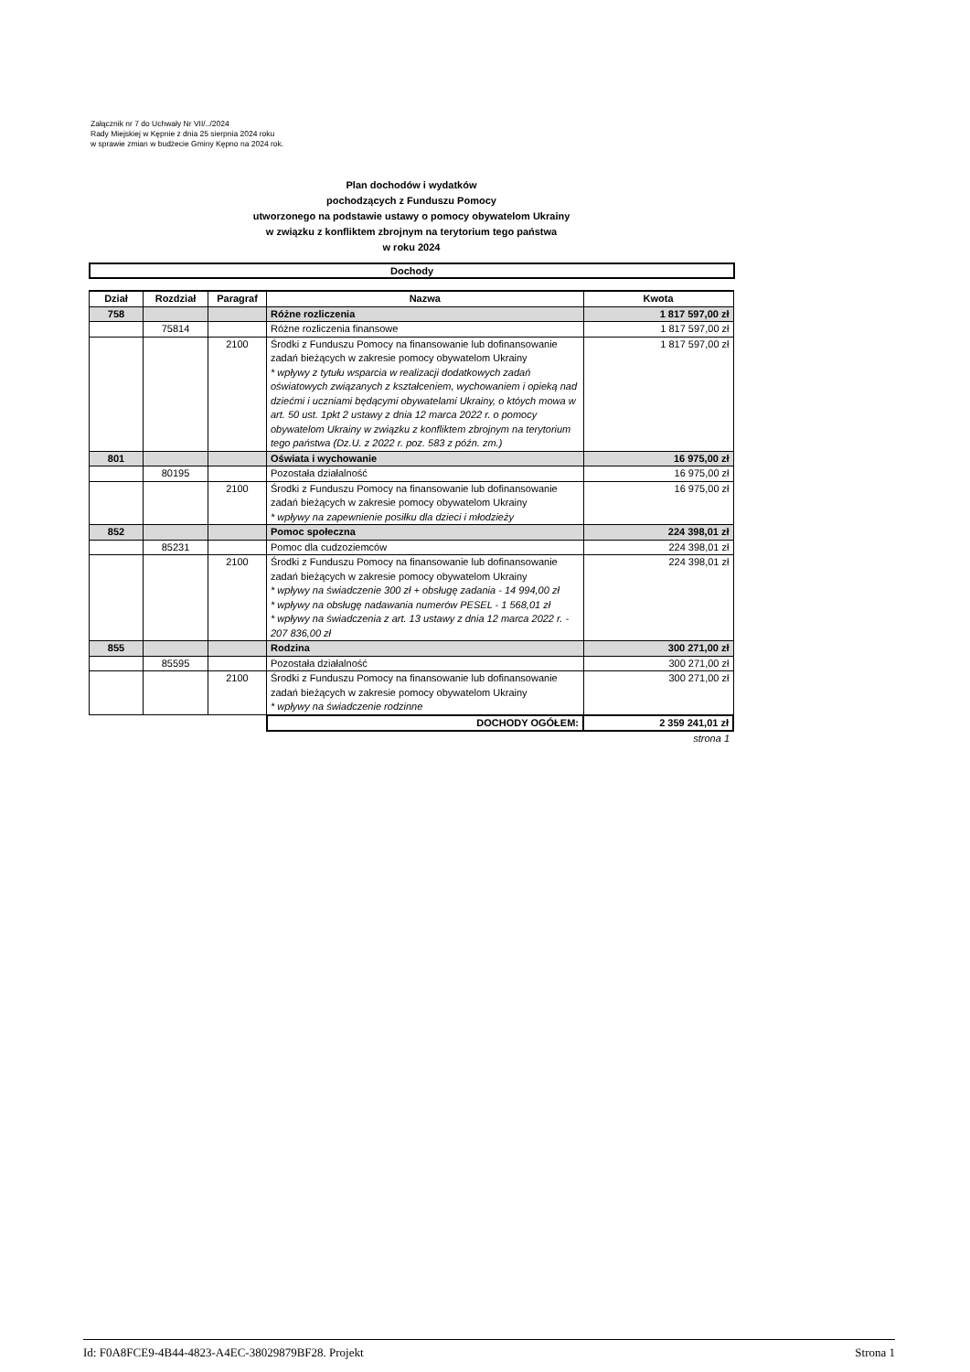Załącznik nr 7 do Uchwały Nr VII/../2024
Rady Miejskiej w Kępnie z dnia 25 sierpnia 2024 roku
w sprawie zmian w budżecie Gminy Kępno na 2024 rok.
Plan dochodów i wydatków
pochodzących z Funduszu Pomocy
utworzonego na podstawie ustawy o pomocy obywatelom Ukrainy
w związku z konfliktem zbrojnym na terytorium tego państwa
w roku 2024
Dochody
| Dział | Rozdział | Paragraf | Nazwa | Kwota |
| --- | --- | --- | --- | --- |
| 758 | | | Różne rozliczenia | 1 817 597,00 zł |
| | 75814 | | Różne rozliczenia finansowe | 1 817 597,00 zł |
| | | 2100 | Środki z Funduszu Pomocy na finansowanie lub dofinansowanie zadań bieżących w zakresie pomocy obywatelom Ukrainy * wpływy z tytułu wsparcia w realizacji dodatkowych zadań oświatowych związanych z kształceniem, wychowaniem i opieką nad dziećmi i uczniami będącymi obywatelami Ukrainy, o któych mowa w art. 50 ust. 1pkt 2 ustawy z dnia 12 marca 2022 r. o pomocy obywatelom Ukrainy w związku z konfliktem zbrojnym na terytorium tego państwa (Dz.U. z 2022 r. poz. 583 z późn. zm.) | 1 817 597,00 zł |
| 801 | | | Oświata i wychowanie | 16 975,00 zł |
| | 80195 | | Pozostała działalność | 16 975,00 zł |
| | | 2100 | Środki z Funduszu Pomocy na finansowanie lub dofinansowanie zadań bieżących w zakresie pomocy obywatelom Ukrainy * wpływy na zapewnienie posiłku dla dzieci i młodzieży | 16 975,00 zł |
| 852 | | | Pomoc społeczna | 224 398,01 zł |
| | 85231 | | Pomoc dla cudzoziemców | 224 398,01 zł |
| | | 2100 | Środki z Funduszu Pomocy na finansowanie lub dofinansowanie zadań bieżących w zakresie pomocy obywatelom Ukrainy * wpływy na świadczenie 300 zł + obsługę zadania - 14 994,00 zł * wpływy na obsługę nadawania numerów PESEL - 1 568,01 zł * wpływy na świadczenia z art. 13 ustawy z dnia 12 marca 2022 r. - 207 836,00 zł | 224 398,01 zł |
| 855 | | | Rodzina | 300 271,00 zł |
| | 85595 | | Pozostała działalność | 300 271,00 zł |
| | | 2100 | Środki z Funduszu Pomocy na finansowanie lub dofinansowanie zadań bieżących w zakresie pomocy obywatelom Ukrainy * wpływy na świadczenie rodzinne | 300 271,00 zł |
| | | | DOCHODY OGÓŁEM: | 2 359 241,01 zł |
| | | | | strona 1 |
Id: F0A8FCE9-4B44-4823-A4EC-38029879BF28. Projekt Strona 1